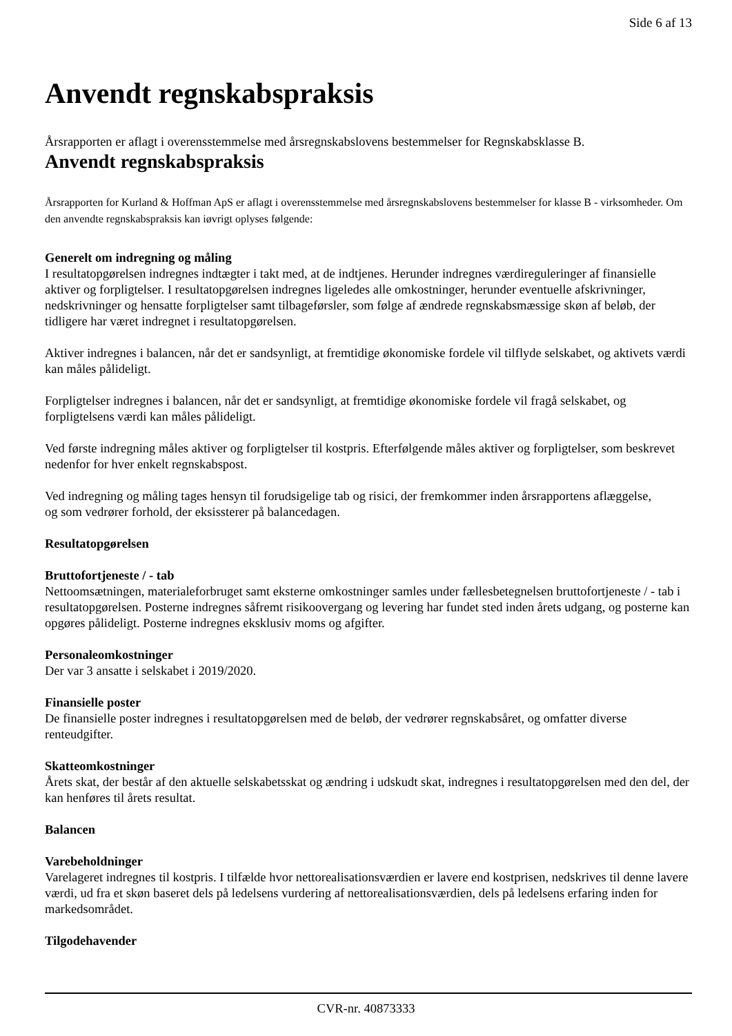Side 6 af 13
Anvendt regnskabspraksis
Årsrapporten er aflagt i overensstemmelse med årsregnskabslovens bestemmelser for Regnskabsklasse B.
Anvendt regnskabspraksis
Årsrapporten for Kurland & Hoffman ApS er aflagt i overensstemmelse med årsregnskabslovens bestemmelser for klasse B - virksomheder. Om den anvendte regnskabspraksis kan iøvrigt oplyses følgende:
Generelt om indregning og måling
I resultatopgørelsen indregnes indtægter i takt med, at de indtjenes. Herunder indregnes værdireguleringer af finansielle aktiver og forpligtelser. I resultatopgørelsen indregnes ligeledes alle omkostninger, herunder eventuelle afskrivninger, nedskrivninger og hensatte forpligtelser samt tilbageførsler, som følge af ændrede regnskabsmæssige skøn af beløb, der tidligere har været indregnet i resultatopgørelsen.
Aktiver indregnes i balancen, når det er sandsynligt, at fremtidige økonomiske fordele vil tilflyde selskabet, og aktivets værdi kan måles pålideligt.
Forpligtelser indregnes i balancen, når det er sandsynligt, at fremtidige økonomiske fordele vil fragå selskabet, og forpligtelsens værdi kan måles pålideligt.
Ved første indregning måles aktiver og forpligtelser til kostpris. Efterfølgende måles aktiver og forpligtelser, som beskrevet nedenfor for hver enkelt regnskabspost.
Ved indregning og måling tages hensyn til forudsigelige tab og risici, der fremkommer inden årsrapportens aflæggelse,
og som vedrører forhold, der eksissterer på balancedagen.
Resultatopgørelsen
Bruttofortjeneste / - tab
Nettoomsætningen, materialeforbruget samt eksterne omkostninger samles under fællesbetegnelsen bruttofortjeneste / - tab i resultatopgørelsen. Posterne indregnes såfremt risikoovergang og levering har fundet sted inden årets udgang, og posterne kan opgøres pålideligt. Posterne indregnes eksklusiv moms og afgifter.
Personaleomkostninger
Der var 3 ansatte i selskabet i 2019/2020.
Finansielle poster
De finansielle poster indregnes i resultatopgørelsen med de beløb, der vedrører regnskabsåret, og omfatter diverse renteudgifter.
Skatteomkostninger
Årets skat, der består af den aktuelle selskabetsskat og ændring i udskudt skat, indregnes i resultatopgørelsen med den del, der kan henføres til årets resultat.
Balancen
Varebeholdninger
Varelageret indregnes til kostpris. I tilfælde hvor nettorealisationsværdien er lavere end kostprisen, nedskrives til denne lavere værdi, ud fra et skøn baseret dels på ledelsens vurdering af nettorealisationsværdien, dels på ledelsens erfaring inden for markedsområdet.
Tilgodehavender
CVR-nr. 40873333